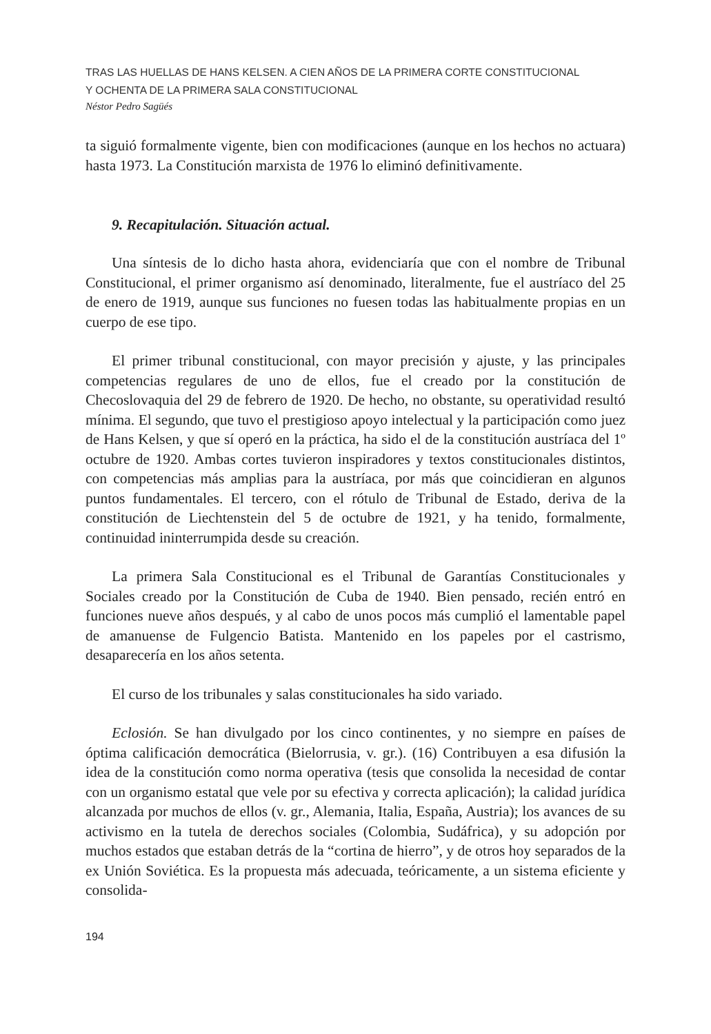TRAS LAS HUELLAS DE HANS KELSEN. A CIEN AÑOS DE LA PRIMERA CORTE CONSTITUCIONAL
Y OCHENTA DE LA PRIMERA SALA CONSTITUCIONAL
Néstor Pedro Sagüés
ta siguió formalmente vigente, bien con modificaciones (aunque en los hechos no actuara) hasta 1973. La Constitución marxista de 1976 lo eliminó definitivamente.
9. Recapitulación. Situación actual.
Una síntesis de lo dicho hasta ahora, evidenciaría que con el nombre de Tribunal Constitucional, el primer organismo así denominado, literalmente, fue el austríaco del 25 de enero de 1919, aunque sus funciones no fuesen todas las habitualmente propias en un cuerpo de ese tipo.
El primer tribunal constitucional, con mayor precisión y ajuste, y las principales competencias regulares de uno de ellos, fue el creado por la constitución de Checoslovaquia del 29 de febrero de 1920. De hecho, no obstante, su operatividad resultó mínima. El segundo, que tuvo el prestigioso apoyo intelectual y la participación como juez de Hans Kelsen, y que sí operó en la práctica, ha sido el de la constitución austríaca del 1º octubre de 1920. Ambas cortes tuvieron inspiradores y textos constitucionales distintos, con competencias más amplias para la austríaca, por más que coincidieran en algunos puntos fundamentales. El tercero, con el rótulo de Tribunal de Estado, deriva de la constitución de Liechtenstein del 5 de octubre de 1921, y ha tenido, formalmente, continuidad ininterrumpida desde su creación.
La primera Sala Constitucional es el Tribunal de Garantías Constitucionales y Sociales creado por la Constitución de Cuba de 1940. Bien pensado, recién entró en funciones nueve años después, y al cabo de unos pocos más cumplió el lamentable papel de amanuense de Fulgencio Batista. Mantenido en los papeles por el castrismo, desaparecería en los años setenta.
El curso de los tribunales y salas constitucionales ha sido variado.
Eclosión. Se han divulgado por los cinco continentes, y no siempre en países de óptima calificación democrática (Bielorrusia, v. gr.). (16) Contribuyen a esa difusión la idea de la constitución como norma operativa (tesis que consolida la necesidad de contar con un organismo estatal que vele por su efectiva y correcta aplicación); la calidad jurídica alcanzada por muchos de ellos (v. gr., Alemania, Italia, España, Austria); los avances de su activismo en la tutela de derechos sociales (Colombia, Sudáfrica), y su adopción por muchos estados que estaban detrás de la “cortina de hierro”, y de otros hoy separados de la ex Unión Soviética. Es la propuesta más adecuada, teóricamente, a un sistema eficiente y consolida-
194